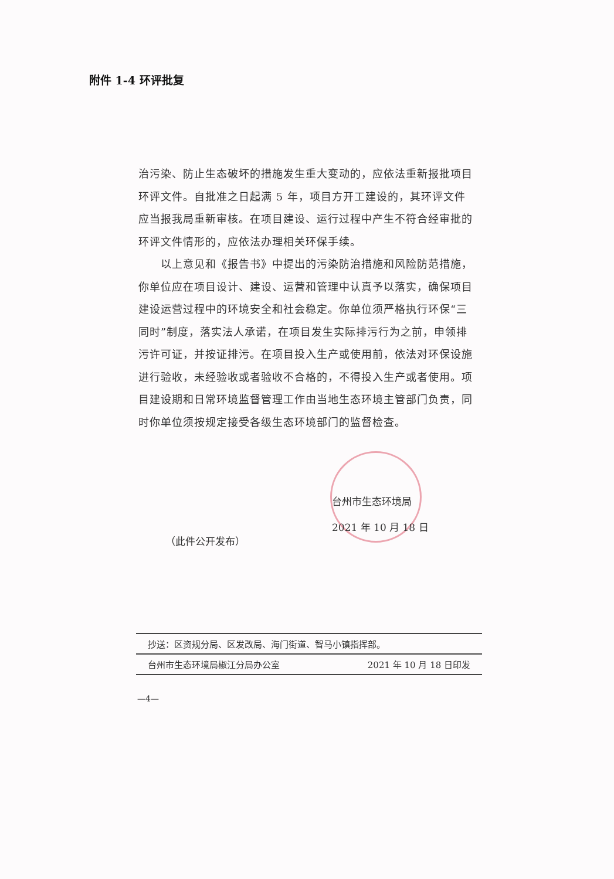附件 1-4 环评批复
治污染、防止生态破坏的措施发生重大变动的，应依法重新报批项目环评文件。自批准之日起满 5 年，项目方开工建设的，其环评文件应当报我局重新审核。在项目建设、运行过程中产生不符合经审批的环评文件情形的，应依法办理相关环保手续。
  以上意见和《报告书》中提出的污染防治措施和风险防范措施，你单位应在项目设计、建设、运营和管理中认真予以落实，确保项目建设运营过程中的环境安全和社会稳定。你单位须严格执行环保“三同时”制度，落实法人承诺，在项目发生实际排污行为之前，申领排污许可证，并按证排污。在项目投入生产或使用前，依法对环保设施进行验收，未经验收或者验收不合格的，不得投入生产或者使用。项目建设期和日常环境监督管理工作由当地生态环境主管部门负责，同时你单位须按规定接受各级生态环境部门的监督检查。
台州市生态环境局
2021 年 10 月 18 日
（此件公开发布）
抄送：区资规分局、区发改局、海门街道、智马小镇指挥部。
台州市生态环境局椒江分局办公室 2021 年 10 月 18 日印发
—4—